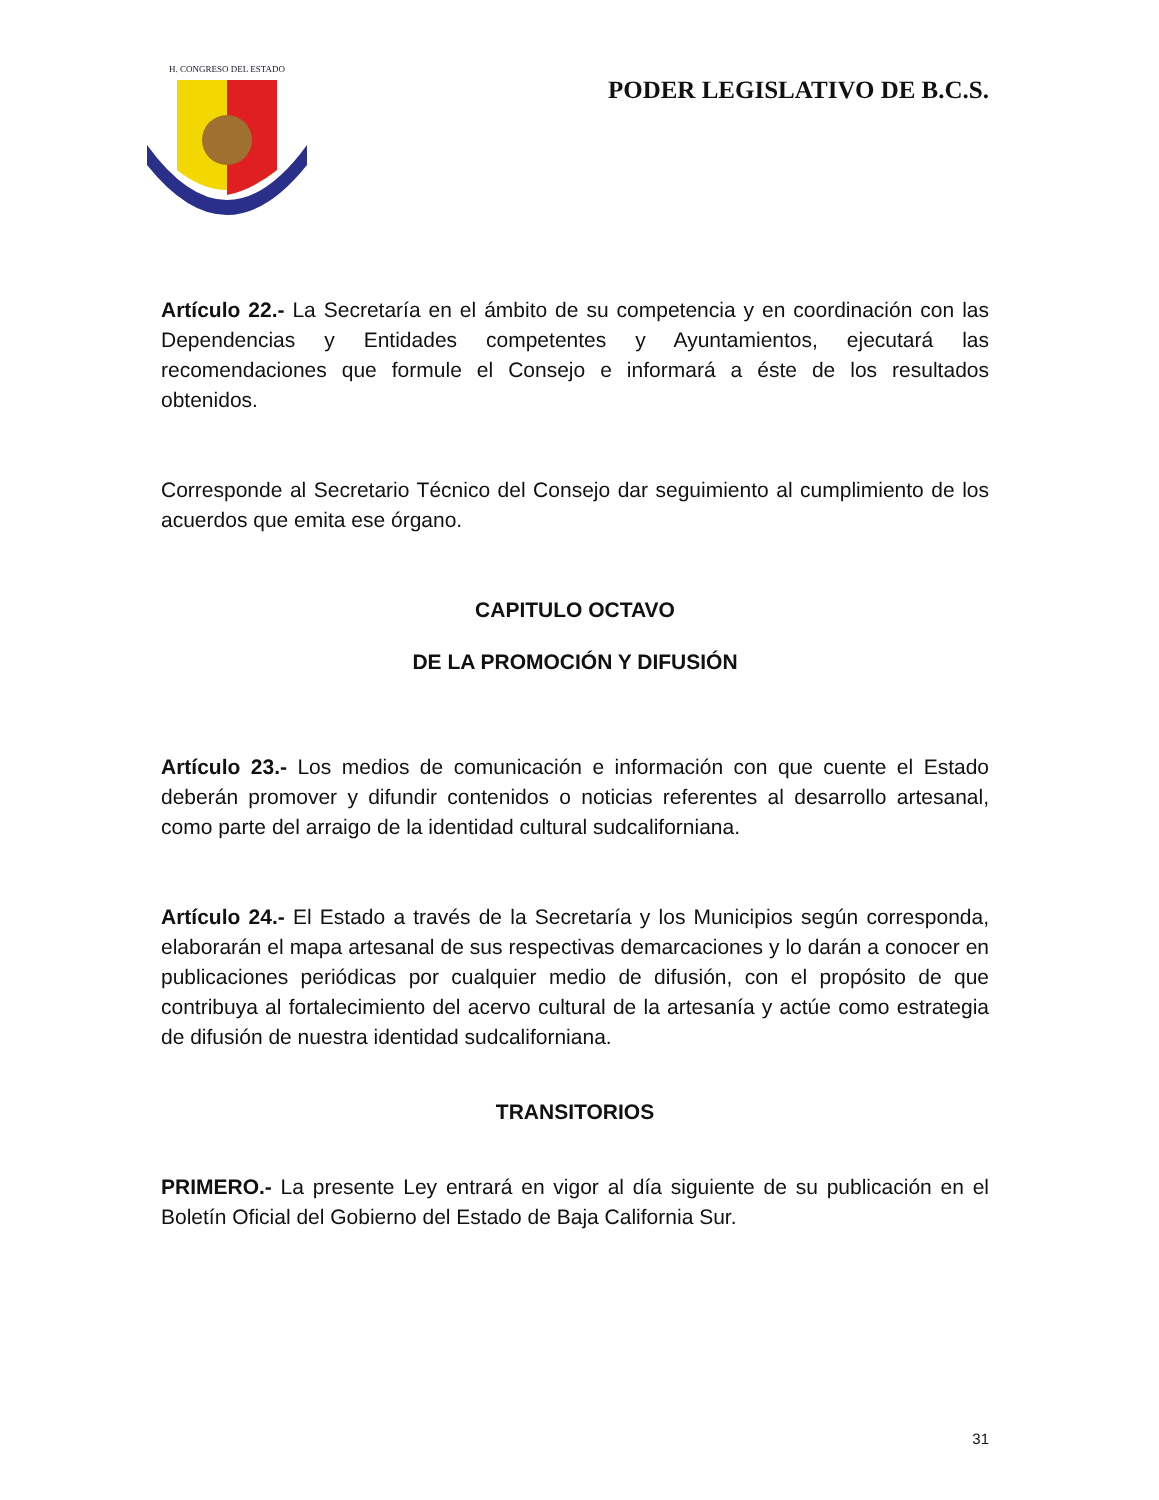H. CONGRESO DEL ESTADO
PODER LEGISLATIVO DE B.C.S.
Artículo 22.- La Secretaría en el ámbito de su competencia y en coordinación con las Dependencias y Entidades competentes y Ayuntamientos, ejecutará las recomendaciones que formule el Consejo e informará a éste de los resultados obtenidos.
Corresponde al Secretario Técnico del Consejo dar seguimiento al cumplimiento de los acuerdos que emita ese órgano.
CAPITULO OCTAVO
DE LA PROMOCIÓN Y DIFUSIÓN
Artículo 23.- Los medios de comunicación e información con que cuente el Estado deberán promover y difundir contenidos o noticias referentes al desarrollo artesanal, como parte del arraigo de la identidad cultural sudcaliforniana.
Artículo 24.- El Estado a través de la Secretaría y los Municipios según corresponda, elaborarán el mapa artesanal de sus respectivas demarcaciones y lo darán a conocer en publicaciones periódicas por cualquier medio de difusión, con el propósito de que contribuya al fortalecimiento del acervo cultural de la artesanía y actúe como estrategia de difusión de nuestra identidad sudcaliforniana.
TRANSITORIOS
PRIMERO.- La presente Ley entrará en vigor al día siguiente de su publicación en el Boletín Oficial del Gobierno del Estado de Baja California Sur.
31